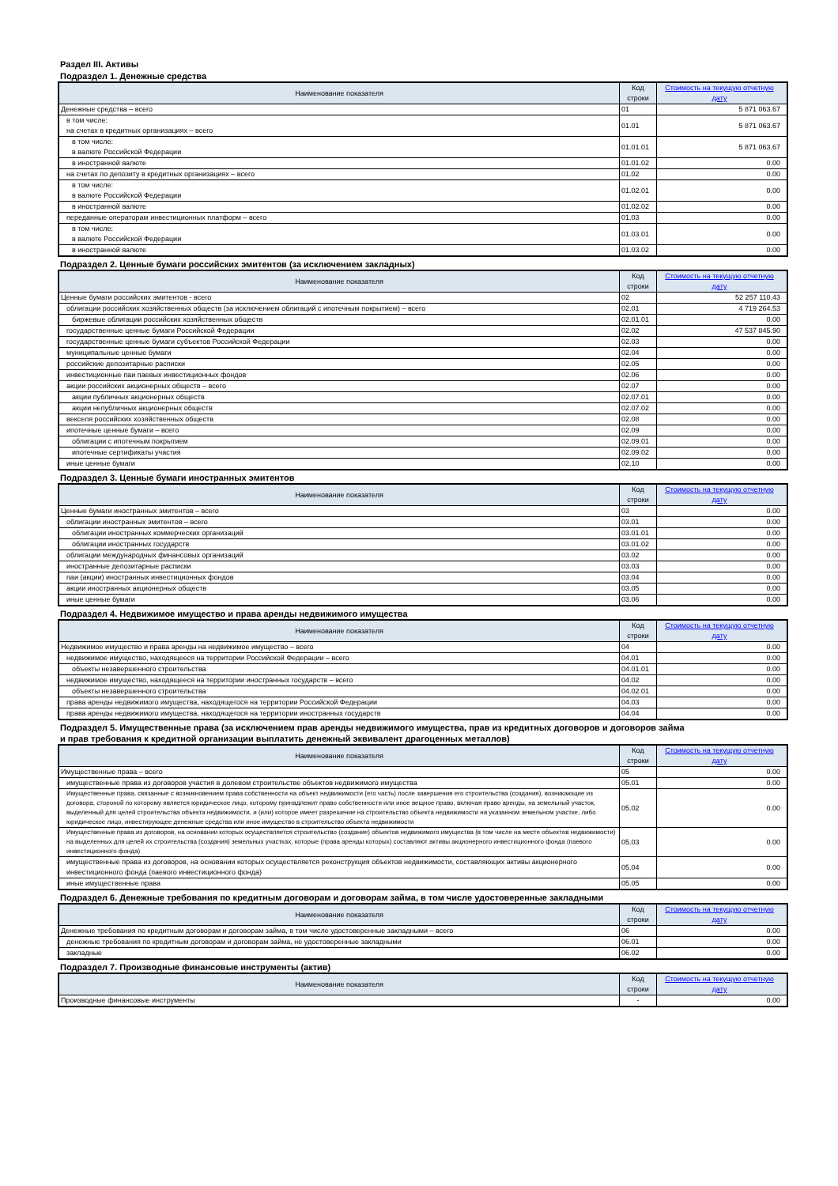Раздел III. Активы
Подраздел 1. Денежные средства
| Наименование показателя | Код строки | Стоимость на текущую отчетную дату |
| --- | --- | --- |
| Денежные средства – всего | 01 | 5 871 063.67 |
| в том числе: на счетах в кредитных организациях – всего | 01.01 | 5 871 063.67 |
| в том числе: в валюте Российской Федерации | 01.01.01 | 5 871 063.67 |
| в иностранной валюте | 01.01.02 | 0.00 |
| на счетах по депозиту в кредитных организациях – всего | 01.02 | 0.00 |
| в том числе: в валюте Российской Федерации | 01.02.01 | 0.00 |
| в иностранной валюте | 01.02.02 | 0.00 |
| переданные операторам инвестиционных платформ – всего | 01.03 | 0.00 |
| в том числе: в валюте Российской Федерации | 01.03.01 | 0.00 |
| в иностранной валюте | 01.03.02 | 0.00 |
Подраздел 2. Ценные бумаги российских эмитентов (за исключением закладных)
| Наименование показателя | Код строки | Стоимость на текущую отчетную дату |
| --- | --- | --- |
| Ценные бумаги российских эмитентов - всего | 02 | 52 257 110.43 |
| облигации российских хозяйственных обществ (за исключением облигаций с ипотечным покрытием) – всего | 02.01 | 4 719 264.53 |
| биржевые облигации российских хозяйственных обществ | 02.01.01 | 0.00 |
| государственные ценные бумаги Российской Федерации | 02.02 | 47 537 845.90 |
| государственные ценные бумаги субъектов Российской Федерации | 02.03 | 0.00 |
| муниципальные ценные бумаги | 02.04 | 0.00 |
| российские депозитарные расписки | 02.05 | 0.00 |
| инвестиционные паи паевых инвестиционных фондов | 02.06 | 0.00 |
| акции российских акционерных обществ – всего | 02.07 | 0.00 |
| акции публичных акционерных обществ | 02.07.01 | 0.00 |
| акции непубличных акционерных обществ | 02.07.02 | 0.00 |
| векселя российских хозяйственных обществ | 02.08 | 0.00 |
| ипотечные ценные бумаги – всего | 02.09 | 0.00 |
| облигации с ипотечным покрытием | 02.09.01 | 0.00 |
| ипотечные сертификаты участия | 02.09.02 | 0.00 |
| иные ценные бумаги | 02.10 | 0.00 |
Подраздел 3. Ценные бумаги иностранных эмитентов
| Наименование показателя | Код строки | Стоимость на текущую отчетную дату |
| --- | --- | --- |
| Ценные бумаги иностранных эмитентов – всего | 03 | 0.00 |
| облигации иностранных эмитентов – всего | 03.01 | 0.00 |
| облигации иностранных коммерческих организаций | 03.01.01 | 0.00 |
| облигации иностранных государств | 03.01.02 | 0.00 |
| облигации международных финансовых организаций | 03.02 | 0.00 |
| иностранные депозитарные расписки | 03.03 | 0.00 |
| паи (акции) иностранных инвестиционных фондов | 03.04 | 0.00 |
| акции иностранных акционерных обществ | 03.05 | 0.00 |
| иные ценные бумаги | 03.06 | 0.00 |
Подраздел 4. Недвижимое имущество и права аренды недвижимого имущества
| Наименование показателя | Код строки | Стоимость на текущую отчетную дату |
| --- | --- | --- |
| Недвижимое имущество и права аренды на недвижимое имущество – всего | 04 | 0.00 |
| недвижимое имущество, находящееся на территории Российской Федерации – всего | 04.01 | 0.00 |
| объекты незавершенного строительства | 04.01.01 | 0.00 |
| недвижимое имущество, находящееся на территории иностранных государств – всего | 04.02 | 0.00 |
| объекты незавершенного строительства | 04.02.01 | 0.00 |
| права аренды недвижимого имущества, находящегося на территории Российской Федерации | 04.03 | 0.00 |
| права аренды недвижимого имущества, находящегося на территории иностранных государств | 04.04 | 0.00 |
Подраздел 5. Имущественные права (за исключением прав аренды недвижимого имущества, прав из кредитных договоров и договоров займа
и прав требования к кредитной организации выплатить денежный эквивалент драгоценных металлов)
| Наименование показателя | Код строки | Стоимость на текущую отчетную дату |
| --- | --- | --- |
| Имущественные права – всего | 05 | 0.00 |
| имущественные права из договоров участия в долевом строительстве объектов недвижимого имущества | 05.01 | 0.00 |
| Имущественные права, связанные с возникновением права собственности на объект недвижимости (его часть) после завершения его строительства (создания), возникающие из договора, стороной по которому является юридическое лицо, которому принадлежит право собственности или иное вещное право, включая право аренды, на земельный участок, выделенный для целей строительства объекта недвижимости, и (или) которое имеет разрешение на строительство объекта недвижимости на указанном земельном участке, либо юридическое лицо, инвестирующее денежные средства или иное имущество в строительство объекта недвижимости | 05.02 | 0.00 |
| Имущественные права из договоров, на основании которых осуществляется строительство (создание) объектов недвижимого имущества (в том числе на месте объектов недвижимости) на выделенных для целей их строительства (создания) земельных участках, которые (права аренды которых) составляют активы акционерного инвестиционного фонда (паевого инвестиционного фонда) | 05.03 | 0.00 |
| имущественные права из договоров, на основании которых осуществляется реконструкция объектов недвижимости, составляющих активы акционерного инвестиционного фонда (паевого инвестиционного фонда) | 05.04 | 0.00 |
| иные имущественные права | 05.05 | 0.00 |
Подраздел 6. Денежные требования по кредитным договорам и договорам займа, в том числе удостоверенные закладными
| Наименование показателя | Код строки | Стоимость на текущую отчетную дату |
| --- | --- | --- |
| Денежные требования по кредитным договорам и договорам займа, в том числе удостоверенные закладными – всего | 06 | 0.00 |
| денежные требования по кредитным договорам и договорам займа, не удостоверенные закладными | 06.01 | 0.00 |
| закладные | 06.02 | 0.00 |
Подраздел 7. Производные финансовые инструменты (актив)
| Наименование показателя | Код строки | Стоимость на текущую отчетную дату |
| --- | --- | --- |
| Производные финансовые инструменты | - | 0.00 |